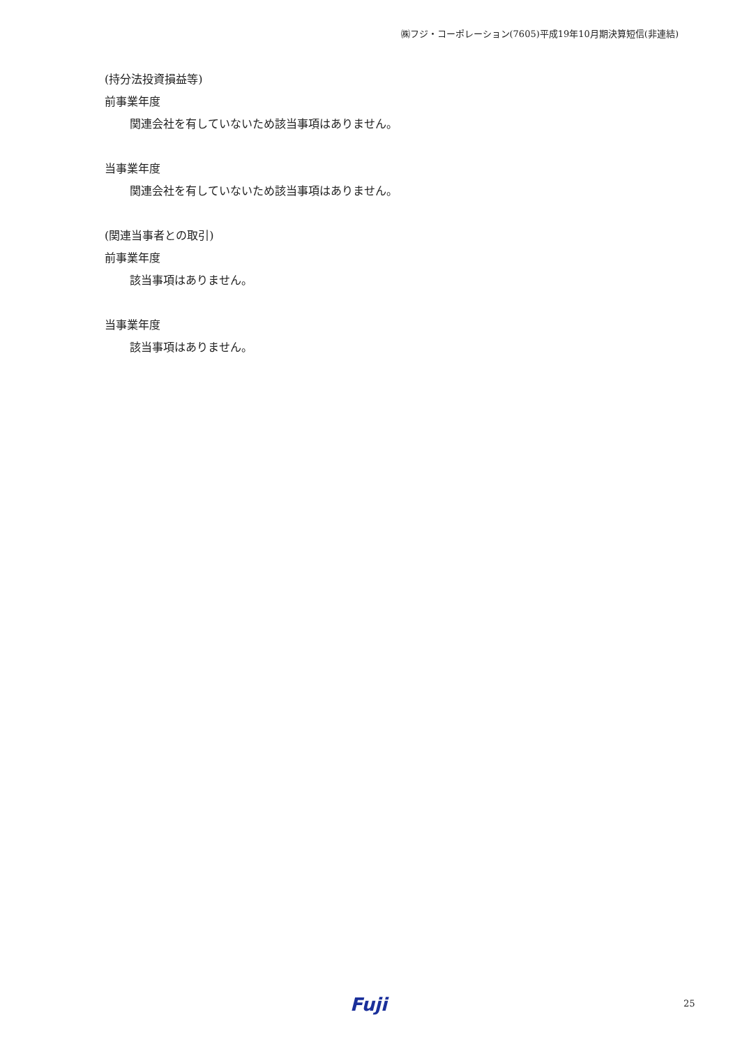㈱フジ・コーポレーション(7605)平成19年10月期決算短信(非連結)
(持分法投資損益等)
前事業年度
関連会社を有していないため該当事項はありません。
当事業年度
関連会社を有していないため該当事項はありません。
(関連当事者との取引)
前事業年度
該当事項はありません。
当事業年度
該当事項はありません。
Fuji 25